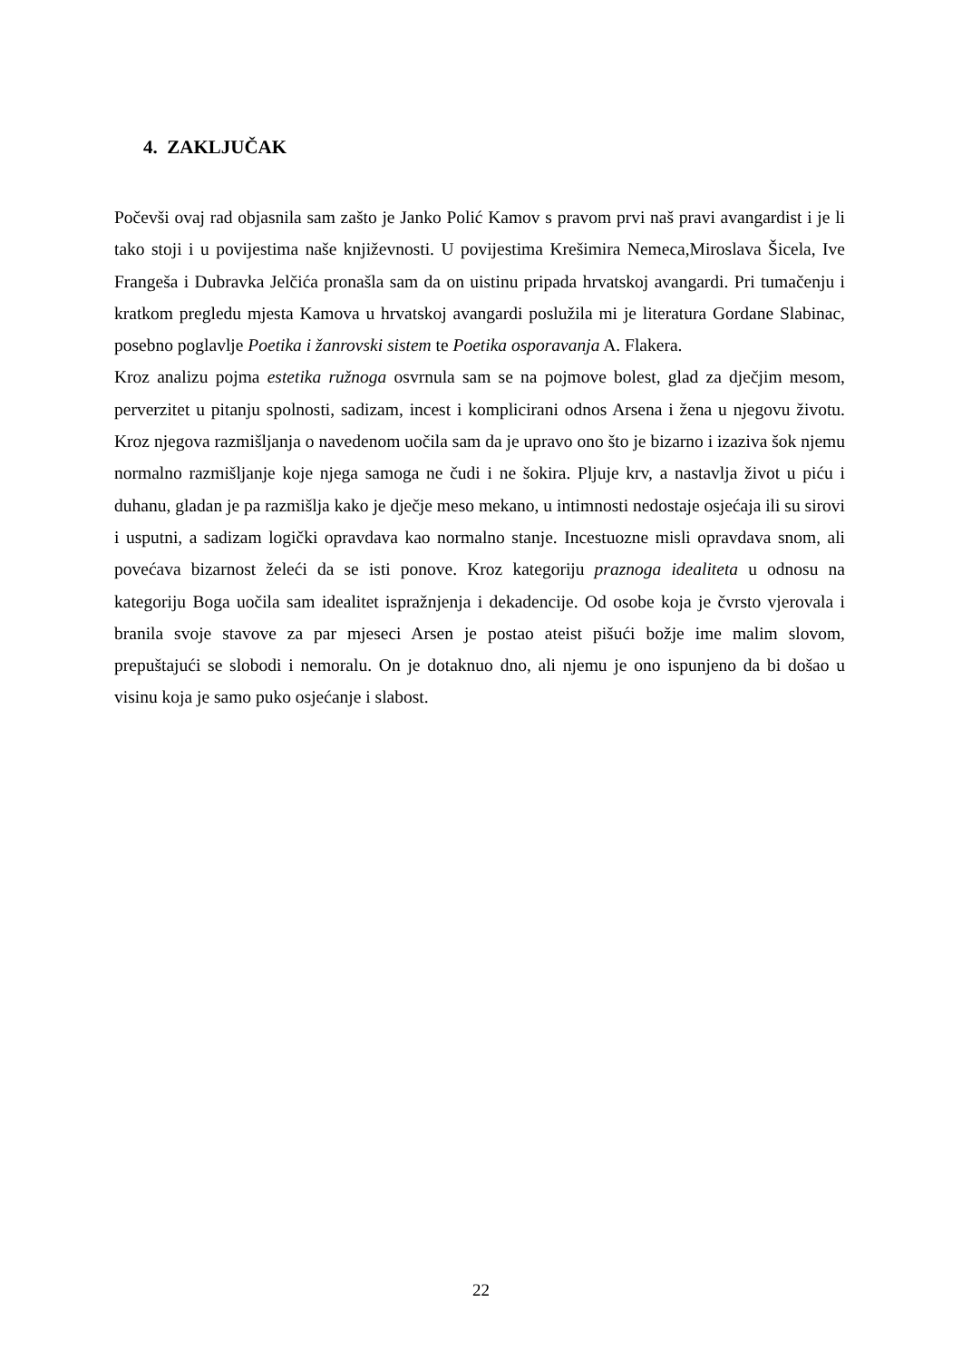4. ZAKLJUČAK
Počevši ovaj rad objasnila sam zašto je Janko Polić Kamov s pravom prvi naš pravi avangardist i je li tako stoji i u povijestima naše književnosti. U povijestima Krešimira Nemeca,Miroslava Šicela, Ive Frangeša i Dubravka Jelčića pronašla sam da on uistinu pripada hrvatskoj avangardi. Pri tumačenju i kratkom pregledu mjesta Kamova u hrvatskoj avangardi poslužila mi je literatura Gordane Slabinac, posebno poglavlje Poetika i žanrovski sistem te Poetika osporavanja A. Flakera.
Kroz analizu pojma estetika ružnoga osvrnula sam se na pojmove bolest, glad za dječjim mesom, perverzitet u pitanju spolnosti, sadizam, incest i komplicirani odnos Arsena i žena u njegovu životu. Kroz njegova razmišljanja o navedenom uočila sam da je upravo ono što je bizarno i izaziva šok njemu normalno razmišljanje koje njega samoga ne čudi i ne šokira. Pljuje krv, a nastavlja život u piću i duhanu, gladan je pa razmišlja kako je dječje meso mekano, u intimnosti nedostaje osjećaja ili su sirovi i usputni, a sadizam logički opravdava kao normalno stanje. Incestuozne misli opravdava snom, ali povećava bizarnost želeći da se isti ponove. Kroz kategoriju praznoga idealiteta u odnosu na kategoriju Boga uočila sam idealitet ispražnjenja i dekadencije. Od osobe koja je čvrsto vjerovala i branila svoje stavove za par mjeseci Arsen je postao ateist pišući božje ime malim slovom, prepuštajući se slobodi i nemoralu. On je dotaknuo dno, ali njemu je ono ispunjeno da bi došao u visinu koja je samo puko osjećanje i slabost.
22